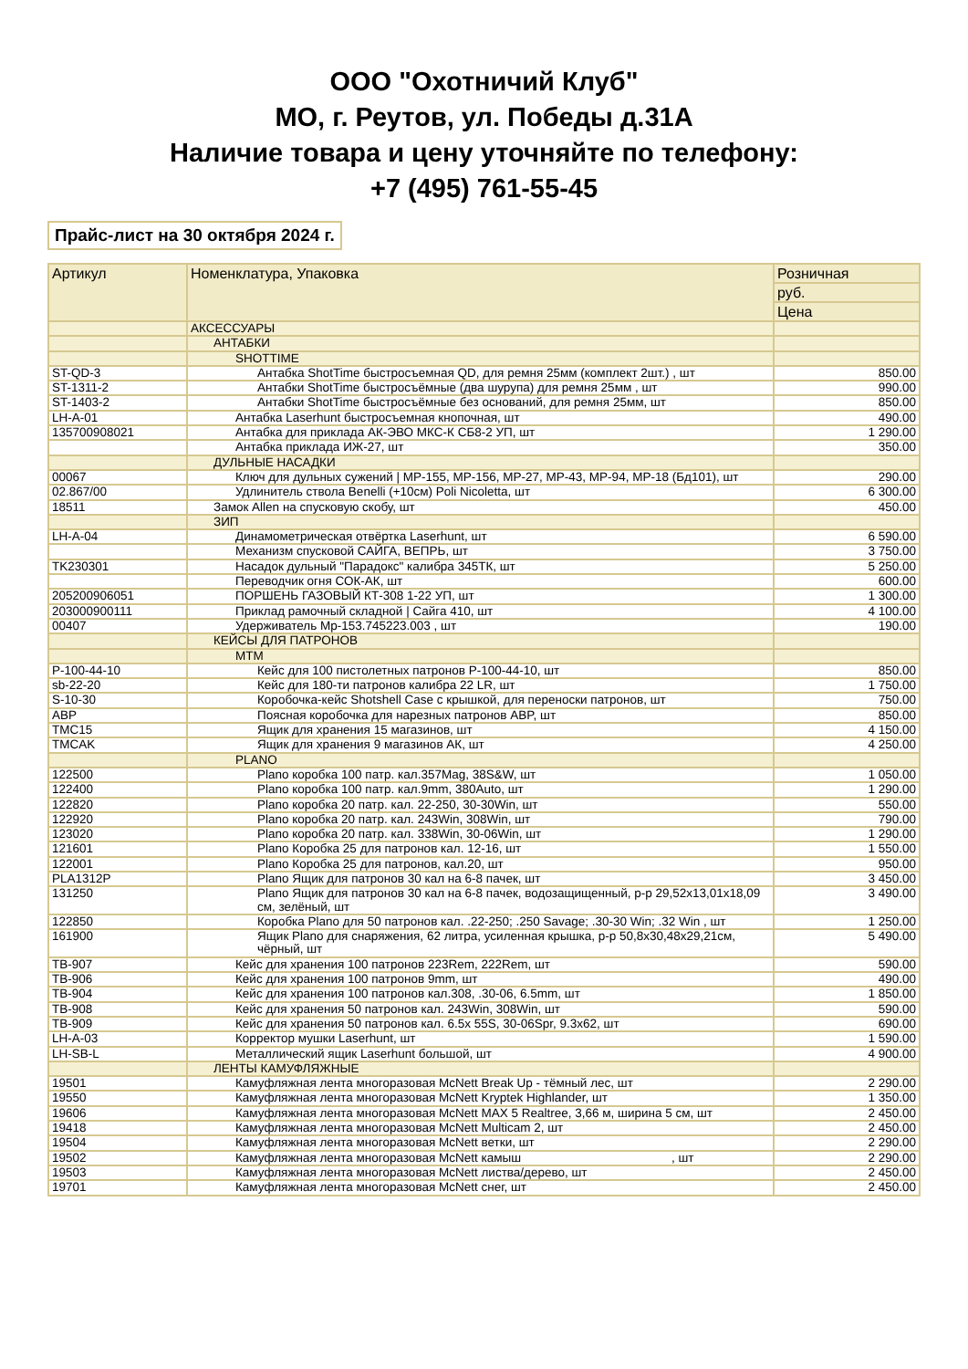ООО "Охотничий Клуб"
МО, г. Реутов, ул. Победы д.31А
Наличие товара и цену уточняйте по телефону:
+7 (495) 761-55-45
Прайс-лист на 30 октября 2024 г.
| Артикул | Номенклатура, Упаковка | Розничная |
| --- | --- | --- |
| | | руб. |
| | | Цена |
| | АКСЕССУАРЫ | |
| | АНТАБКИ | |
| | SHOTTIME | |
| ST-QD-3 | Антабка ShotTime быстросъемная QD, для ремня 25мм (комплект 2шт.) , шт | 850.00 |
| ST-1311-2 | Антабки ShotTime быстросъёмные (два шурупа) для ремня 25мм , шт | 990.00 |
| ST-1403-2 | Антабки ShotTime быстросъёмные без оснований, для ремня 25мм, шт | 850.00 |
| LH-A-01 | Антабка Laserhunt быстросъемная кнопочная, шт | 490.00 |
| 135700908021 | Антабка для приклада АК-ЭВО МКС-К СБ8-2 УП, шт | 1 290.00 |
| | Антабка приклада ИЖ-27, шт | 350.00 |
| | ДУЛЬНЫЕ НАСАДКИ | |
| 00067 | Ключ для дульных сужений / МР-155, МР-156, МР-27, МР-43, МР-94, МР-18 (Бд101), шт | 290.00 |
| 02.867/00 | Удлинитель ствола Benelli (+10см) Poli Nicoletta, шт | 6 300.00 |
| 18511 | Замок Allen на спусковую скобу, шт | 450.00 |
| | ЗИП | |
| LH-A-04 | Динамометрическая отвёртка Laserhunt, шт | 6 590.00 |
| | Механизм спусковой САЙГА, ВЕПРЬ, шт | 3 750.00 |
| TK230301 | Насадок дульный "Парадокс" калибра 345ТК, шт | 5 250.00 |
| | Переводчик огня СОК-АК, шт | 600.00 |
| 205200906051 | ПОРШЕНЬ ГАЗОВЫЙ КТ-308 1-22 УП, шт | 1 300.00 |
| 203000900111 | Приклад рамочный складной / Сайга 410, шт | 4 100.00 |
| 00407 | Удерживатель Мр-153.745223.003 , шт | 190.00 |
| | КЕЙСЫ ДЛЯ ПАТРОНОВ | |
| | MTM | |
| P-100-44-10 | Кейс для 100 пистолетных патронов P-100-44-10, шт | 850.00 |
| sb-22-20 | Кейс для 180-ти патронов калибра 22 LR, шт | 1 750.00 |
| S-10-30 | Коробочка-кейс Shotshell Case с крышкой, для переноски патронов, шт | 750.00 |
| ABP | Поясная коробочка для нарезных патронов ABP, шт | 850.00 |
| TMC15 | Ящик для хранения 15 магазинов, шт | 4 150.00 |
| TMCAK | Ящик для хранения 9 магазинов АК, шт | 4 250.00 |
| | PLANO | |
| 122500 | Plano коробка 100 патр. кал.357Mag, 38S&W, шт | 1 050.00 |
| 122400 | Plano коробка 100 патр. кал.9mm, 380Auto, шт | 1 290.00 |
| 122820 | Plano коробка 20 патр. кал. 22-250, 30-30Win, шт | 550.00 |
| 122920 | Plano коробка 20 патр. кал. 243Win, 308Win, шт | 790.00 |
| 123020 | Plano коробка 20 патр. кал. 338Win, 30-06Win, шт | 1 290.00 |
| 121601 | Plano Коробка 25 для патронов кал. 12-16, шт | 1 550.00 |
| 122001 | Plano Коробка 25 для патронов, кал.20, шт | 950.00 |
| PLA1312P | Plano Ящик для патронов 30 кал на 6-8 пачек, шт | 3 450.00 |
| 131250 | Plano Ящик для патронов 30 кал на 6-8 пачек, водозащищенный, р-р 29,52x13,01x18,09 см, зелёный, шт | 3 490.00 |
| 122850 | Коробка Plano для 50 патронов кал. .22-250; .250 Savage; .30-30 Win; .32 Win , шт | 1 250.00 |
| 161900 | Ящик Plano для снаряжения, 62 литра, усиленная крышка, р-р 50,8x30,48x29,21см, чёрный, шт | 5 490.00 |
| TB-907 | Кейс для хранения 100 патронов 223Rem, 222Rem, шт | 590.00 |
| TB-906 | Кейс для хранения 100 патронов 9mm, шт | 490.00 |
| TB-904 | Кейс для хранения 100 патронов кал.308, .30-06, 6.5mm, шт | 1 850.00 |
| TB-908 | Кейс для хранения 50 патронов кал. 243Win, 308Win, шт | 590.00 |
| TB-909 | Кейс для хранения 50 патронов кал. 6.5x 55S, 30-06Spr, 9.3x62, шт | 690.00 |
| LH-A-03 | Корректор мушки Laserhunt, шт | 1 590.00 |
| LH-SB-L | Металлический ящик Laserhunt большой, шт | 4 900.00 |
| | ЛЕНТЫ КАМУФЛЯЖНЫЕ | |
| 19501 | Камуфляжная лента многоразовая McNett Break Up - тёмный лес, шт | 2 290.00 |
| 19550 | Камуфляжная лента многоразовая McNett Kryptek Highlander, шт | 1 350.00 |
| 19606 | Камуфляжная лента многоразовая McNett MAX 5 Realtree, 3,66 м, ширина 5 см, шт | 2 450.00 |
| 19418 | Камуфляжная лента многоразовая McNett Multicam 2, шт | 2 450.00 |
| 19504 | Камуфляжная лента многоразовая McNett ветки, шт | 2 290.00 |
| 19502 | Камуфляжная лента многоразовая McNett камыш , шт | 2 290.00 |
| 19503 | Камуфляжная лента многоразовая McNett листва/дерево, шт | 2 450.00 |
| 19701 | Камуфляжная лента многоразовая McNett снег, шт | 2 450.00 |